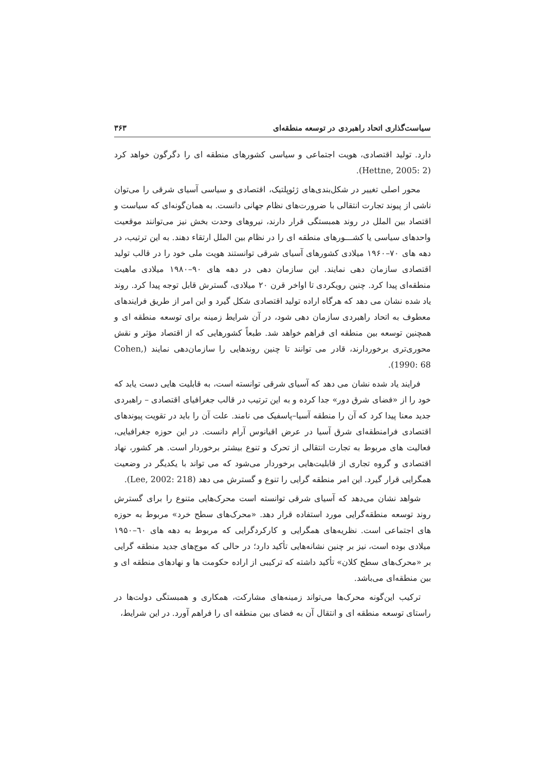سیاست‌گذاری اتحاد راهبردی در توسعه منطقه‌ای ۳۶۳
دارد. تولید اقتصادی، هویت اجتماعی و سیاسی کشورهای منطقه ای را دگرگون خواهد کرد (Hettne, 2005: 2).
محور اصلی تغییر در شکل‌بندی‌های ژئوپلتیک، اقتصادی و سیاسی آسیای شرقی را می‌توان ناشی از پیوند تجارت انتقالی با ضرورت‌های نظام جهانی دانست. به همان‌گونه‌ای که سیاست و اقتصاد بین الملل در روند همبستگی قرار دارند، نیروهای وحدت بخش نیز می‌توانند موقعیت واحدهای سیاسی یا کشـــورهای منطقه ای را در نظام بین الملل ارتقاء دهند. به این ترتیب، در دهه های ۷۰–۱۹۶۰ میلادی کشورهای آسیای شرقی توانستند هویت ملی خود را در قالب تولید اقتصادی سازمان دهی نمایند. این سازمان دهی در دهه های ۹۰–۱۹۸۰ میلادی ماهیت منطقه‌ای پیدا کرد. چنین رویکردی تا اواخر قرن ۲۰ میلادی، گسترش قابل توجه پیدا کرد. روند یاد شده نشان می دهد که هرگاه اراده تولید اقتصادی شکل گیرد و این امر از طریق فرایندهای معطوف به اتحاد راهبردی سازمان دهی شود، در آن شرایط زمینه برای توسعه منطقه ای و همچنین توسعه بین منطقه ای فراهم خواهد شد. طبعاً کشورهایی که از اقتصاد مؤثر و نقش محوری‌تری برخوردارند، قادر می توانند تا چنین روندهایی را سازمان‌دهی نمایند (Cohen, 1990: 68).
فرایند یاد شده نشان می دهد که آسیای شرقی توانسته است، به قابلیت هایی دست یابد که خود را از «فضای شرق دور» جدا کرده و به این ترتیب در قالب جغرافیای اقتصادی – راهبردی جدید معنا پیدا کرد که آن را منطقه آسیا–پاسفیک می نامند. علت آن را باید در تقویت پیوندهای اقتصادی فرامنطقه‌ای شرق آسیا در عرض اقیانوس آرام دانست. در این حوزه جغرافیایی، فعالیت های مربوط به تجارت انتقالی از تحرک و تنوع بیشتر برخوردار است. هر کشور، نهاد اقتصادی و گروه تجاری از قابلیت‌هایی برخوردار می‌شود که می تواند با یکدیگر در وضعیت همگرایی قرار گیرد. این امر منطقه گرایی را تنوع و گسترش می دهد (Lee, 2002: 218).
شواهد نشان می‌دهد که آسیای شرقی توانسته است محرک‌هایی متنوع را برای گسترش روند توسعه منطقه‌گرایی مورد استفاده قرار دهد. «محرک‌های سطح خرد» مربوط به حوزه های اجتماعی است. نظریه‌های همگرایی و کارکردگرایی که مربوط به دهه های ٦۰–۱۹۵۰ میلادی بوده است، نیز بر چنین نشانه‌هایی تأکید دارد؛ در حالی که موج‌های جدید منطقه گرایی بر «محرک‌های سطح کلان» تأکید داشته که ترکیبی از اراده حکومت ها و نهادهای منطقه ای و بین منطقه‌ای می‌باشد.
ترکیب این‌گونه محرک‌ها می‌تواند زمینه‌های مشارکت، همکاری و همبستگی دولت‌ها در راستای توسعه منطقه ای و انتقال آن به فضای بین منطقه ای را فراهم آورد. در این شرایط،